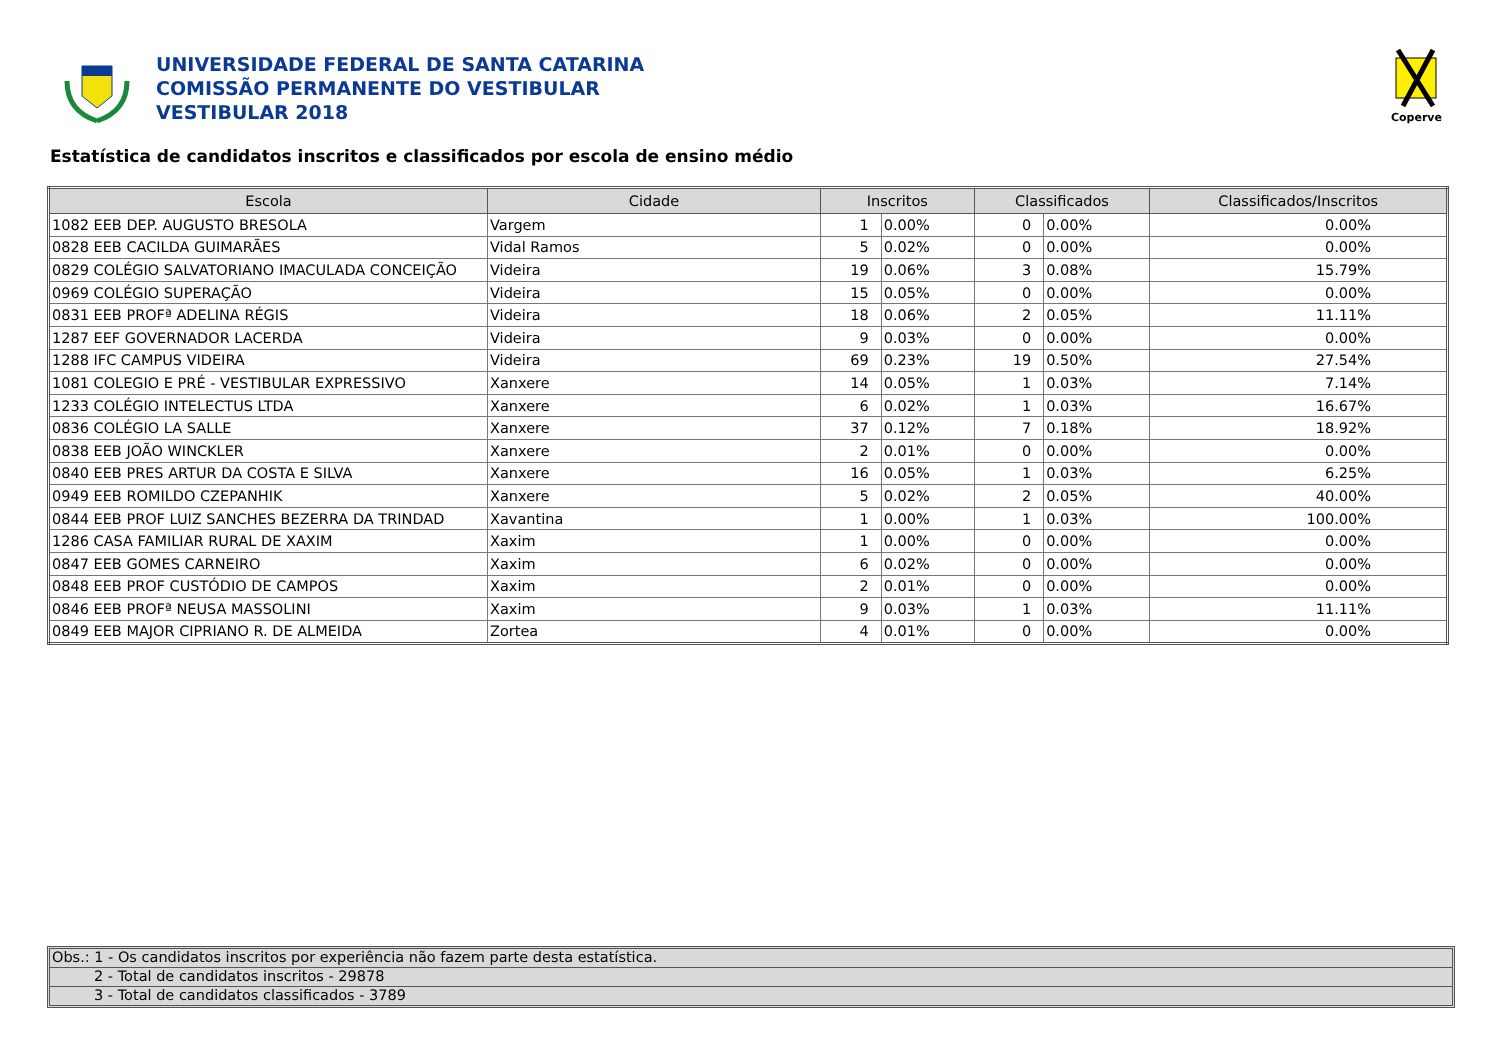UNIVERSIDADE FEDERAL DE SANTA CATARINA
COMISSÃO PERMANENTE DO VESTIBULAR
VESTIBULAR 2018
Coperve
Estatística de candidatos inscritos e classificados por escola de ensino médio
| Escola | Cidade | Inscritos | | Classificados | | Classificados/Inscritos |
| --- | --- | --- | --- | --- | --- | --- |
| 1082 EEB DEP. AUGUSTO BRESOLA | Vargem | 1 | 0.00% | 0 | 0.00% | 0.00% |
| 0828 EEB CACILDA GUIMARÃES | Vidal Ramos | 5 | 0.02% | 0 | 0.00% | 0.00% |
| 0829 COLÉGIO SALVATORIANO IMACULADA CONCEIÇÃO | Videira | 19 | 0.06% | 3 | 0.08% | 15.79% |
| 0969 COLÉGIO SUPERAÇÃO | Videira | 15 | 0.05% | 0 | 0.00% | 0.00% |
| 0831 EEB PROFª ADELINA RÉGIS | Videira | 18 | 0.06% | 2 | 0.05% | 11.11% |
| 1287 EEF GOVERNADOR LACERDA | Videira | 9 | 0.03% | 0 | 0.00% | 0.00% |
| 1288 IFC CAMPUS VIDEIRA | Videira | 69 | 0.23% | 19 | 0.50% | 27.54% |
| 1081 COLEGIO E PRÉ - VESTIBULAR EXPRESSIVO | Xanxere | 14 | 0.05% | 1 | 0.03% | 7.14% |
| 1233 COLÉGIO INTELECTUS LTDA | Xanxere | 6 | 0.02% | 1 | 0.03% | 16.67% |
| 0836 COLÉGIO LA SALLE | Xanxere | 37 | 0.12% | 7 | 0.18% | 18.92% |
| 0838 EEB JOÃO WINCKLER | Xanxere | 2 | 0.01% | 0 | 0.00% | 0.00% |
| 0840 EEB PRES ARTUR DA COSTA E SILVA | Xanxere | 16 | 0.05% | 1 | 0.03% | 6.25% |
| 0949 EEB ROMILDO CZEPANHIK | Xanxere | 5 | 0.02% | 2 | 0.05% | 40.00% |
| 0844 EEB PROF LUIZ SANCHES BEZERRA DA TRINDAD | Xavantina | 1 | 0.00% | 1 | 0.03% | 100.00% |
| 1286 CASA FAMILIAR RURAL DE XAXIM | Xaxim | 1 | 0.00% | 0 | 0.00% | 0.00% |
| 0847 EEB GOMES CARNEIRO | Xaxim | 6 | 0.02% | 0 | 0.00% | 0.00% |
| 0848 EEB PROF CUSTÓDIO DE CAMPOS | Xaxim | 2 | 0.01% | 0 | 0.00% | 0.00% |
| 0846 EEB PROFª NEUSA MASSOLINI | Xaxim | 9 | 0.03% | 1 | 0.03% | 11.11% |
| 0849 EEB MAJOR CIPRIANO R. DE ALMEIDA | Zortea | 4 | 0.01% | 0 | 0.00% | 0.00% |
Obs.: 1 - Os candidatos inscritos por experiência não fazem parte desta estatística.
2 - Total de candidatos inscritos - 29878
3 - Total de candidatos classificados - 3789